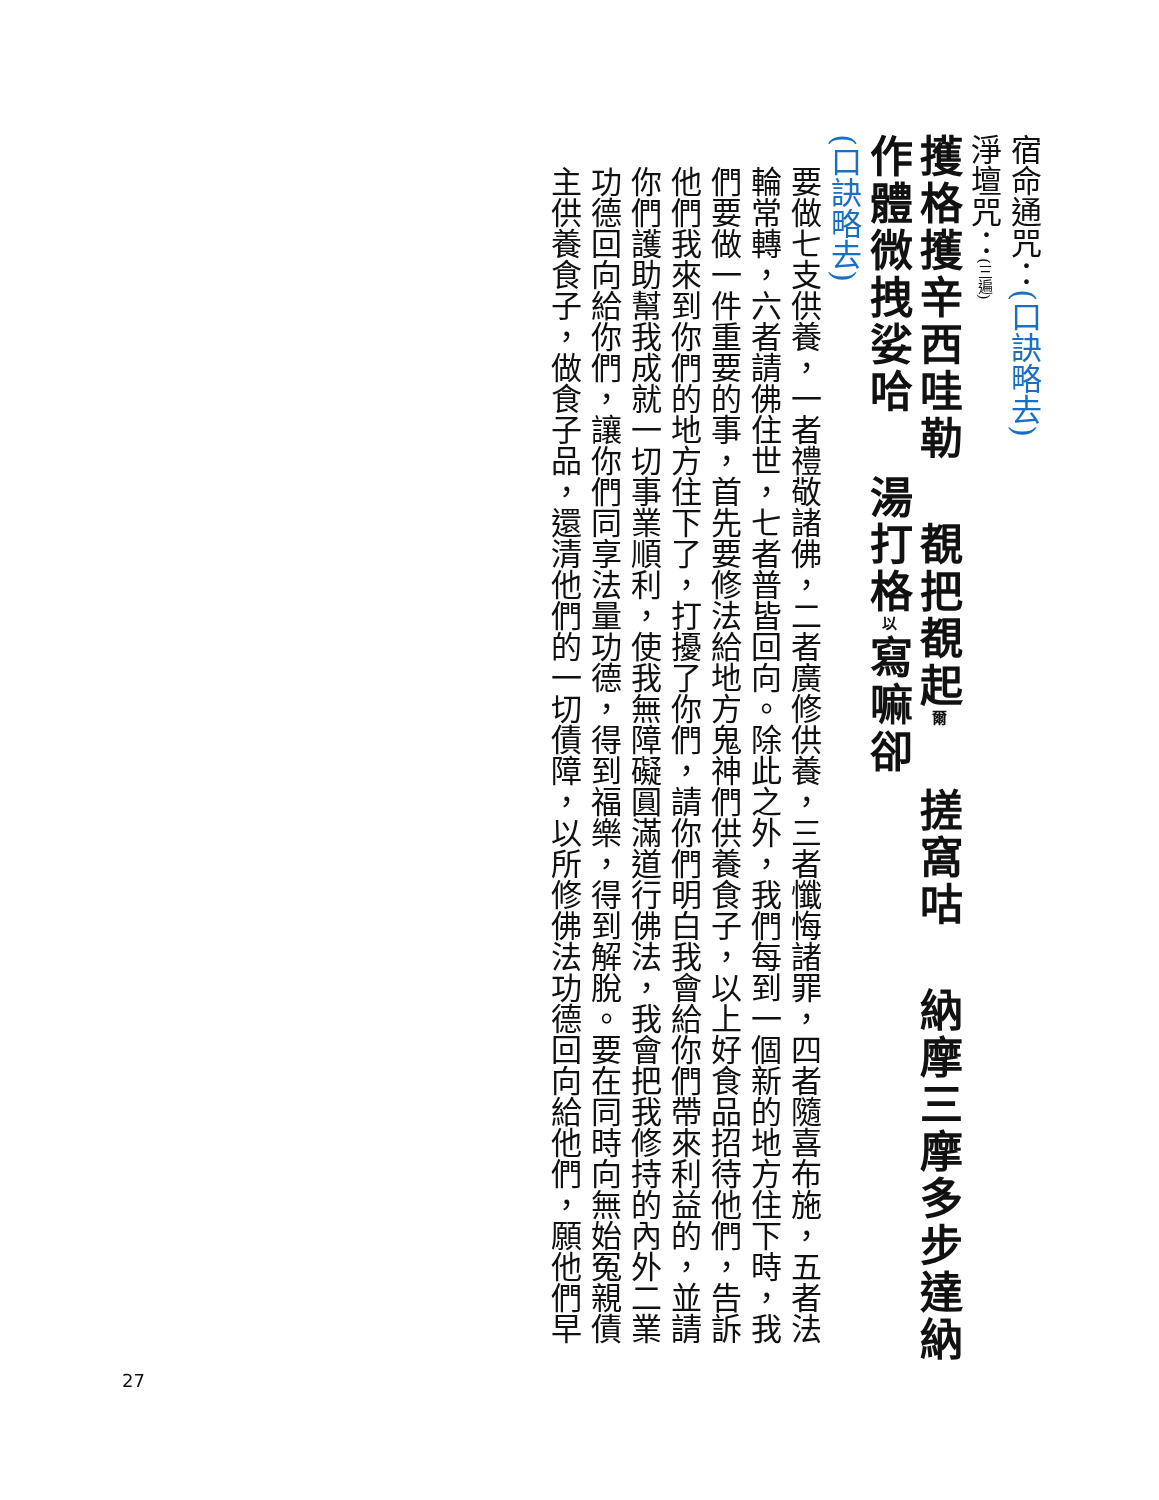宿命通咒：(口訣略去)
淨壇咒：(三遍)
擭格擭辛西哇勒 覩把覩起爾 搓窩咕 納摩三摩多步達納
作體微拽娑哈 湯打格以寫嘛卻
(口訣略去)
要做七支供養，一者禮敬諸佛，二者廣修供養，三者懺悔諸罪，四者隨喜布施，五者法
輪常轉，六者請佛住世，七者普皆回向。除此之外，我們每到一個新的地方住下時，我
們要做一件重要的事，首先要修法給地方鬼神們供養食子，以上好食品招待他們，告訴
他們我來到你們的地方住下了，打擾了你們，請你們明白我會給你們帶來利益的，並請
你們護助幫我成就一切事業順利，使我無障礙圓滿道行佛法，我會把我修持的內外二業
功德回向給你們，讓你們同享法量功德，得到福樂，得到解脫。要在同時向無始冤親債
主供養食子，做食子品，還清他們的一切債障，以所修佛法功德回向給他們，願他們早
27